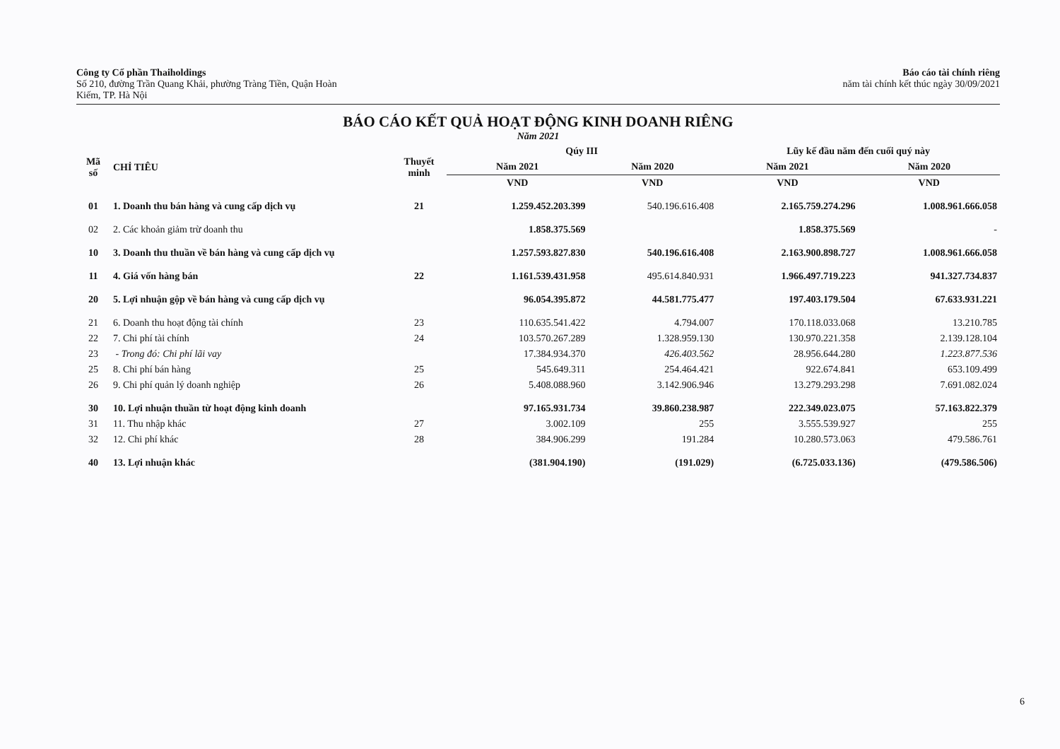Công ty Cổ phần Thaiholdings
Số 210, đường Trần Quang Khải, phường Tràng Tiền, Quận Hoàn
Kiếm, TP. Hà Nội
Báo cáo tài chính riêng
năm tài chính kết thúc ngày 30/09/2021
BÁO CÁO KẾT QUẢ HOẠT ĐỘNG KINH DOANH RIÊNG
Năm 2021
| Mã số | CHỈ TIÊU | Thuyết minh | Qúy III | | Lũy kế đầu năm đến cuối quý này | |
| --- | --- | --- | --- | --- | --- | --- |
| | | | Năm 2021 | Năm 2020 | Năm 2021 | Năm 2020 |
| | | | VND | VND | VND | VND |
| 01 | 1. Doanh thu bán hàng và cung cấp dịch vụ | 21 | 1.259.452.203.399 | 540.196.616.408 | 2.165.759.274.296 | 1.008.961.666.058 |
| 02 | 2. Các khoản giảm trừ doanh thu | | 1.858.375.569 | | 1.858.375.569 | - |
| 10 | 3. Doanh thu thuần về bán hàng và cung cấp dịch vụ | | 1.257.593.827.830 | 540.196.616.408 | 2.163.900.898.727 | 1.008.961.666.058 |
| 11 | 4. Giá vốn hàng bán | 22 | 1.161.539.431.958 | 495.614.840.931 | 1.966.497.719.223 | 941.327.734.837 |
| 20 | 5. Lợi nhuận gộp về bán hàng và cung cấp dịch vụ | | 96.054.395.872 | 44.581.775.477 | 197.403.179.504 | 67.633.931.221 |
| 21 | 6. Doanh thu hoạt động tài chính | 23 | 110.635.541.422 | 4.794.007 | 170.118.033.068 | 13.210.785 |
| 22 | 7. Chi phí tài chính | 24 | 103.570.267.289 | 1.328.959.130 | 130.970.221.358 | 2.139.128.104 |
| 23 | - Trong đó: Chi phí lãi vay | | 17.384.934.370 | 426.403.562 | 28.956.644.280 | 1.223.877.536 |
| 25 | 8. Chi phí bán hàng | 25 | 545.649.311 | 254.464.421 | 922.674.841 | 653.109.499 |
| 26 | 9. Chi phí quản lý doanh nghiệp | 26 | 5.408.088.960 | 3.142.906.946 | 13.279.293.298 | 7.691.082.024 |
| 30 | 10. Lợi nhuận thuần từ hoạt động kinh doanh | | 97.165.931.734 | 39.860.238.987 | 222.349.023.075 | 57.163.822.379 |
| 31 | 11. Thu nhập khác | 27 | 3.002.109 | 255 | 3.555.539.927 | 255 |
| 32 | 12. Chi phí khác | 28 | 384.906.299 | 191.284 | 10.280.573.063 | 479.586.761 |
| 40 | 13. Lợi nhuận khác | | (381.904.190) | (191.029) | (6.725.033.136) | (479.586.506) |
6